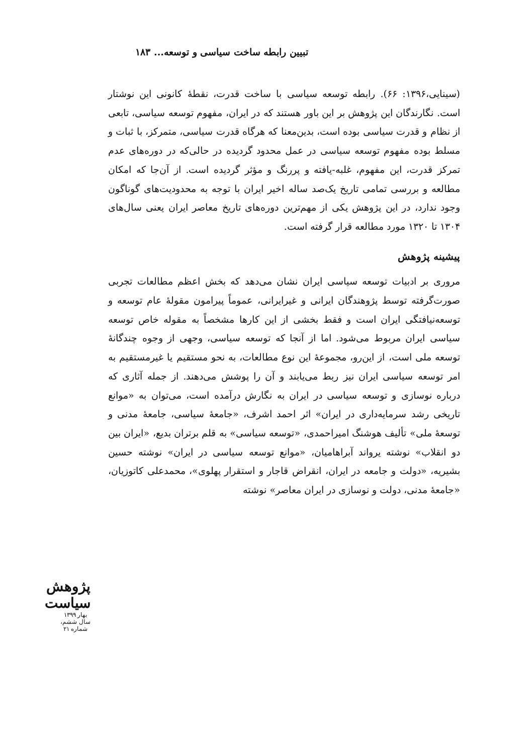تبیین رابطه ساخت سیاسی و توسعه... ۱۸۳
(سینایی،۱۳۹۶: ۶۶). رابطه توسعه سیاسی با ساخت قدرت، نقطهٔ کانونی این نوشتار است. نگارندگان این پژوهش بر این باور هستند که در ایران، مفهوم توسعه سیاسی، تابعی از نظام و قدرت سیاسی بوده است، بدین‌معنا که هرگاه قدرت سیاسی، متمرکز، با ثبات و مسلط بوده مفهوم توسعه سیاسی در عمل محدود گردیده در حالی‌که در دوره‌های عدم تمرکز قدرت، این مفهوم، غلبه-یافته و پررنگ و مؤثر گردیده است. از آن‌جا که امکان مطالعه و بررسی تمامی تاریخ یک‌صد ساله اخیر ایران با توجه به محدودیت‌های گوناگون وجود ندارد، در این پژوهش یکی از مهم‌ترین دوره‌های تاریخ معاصر ایران یعنی سال‌های ۱۳۰۴ تا ۱۳۲۰ مورد مطالعه قرار گرفته است.
پیشینه پژوهش
مروری بر ادبیات توسعه سیاسی ایران نشان می‌دهد که بخش اعظم مطالعات تجربی صورت‌گرفته توسط پژوهندگان ایرانی و غیرایرانی، عموماً پیرامون مقولهٔ عام توسعه و توسعه‌نیافتگی ایران است و فقط بخشی از این کارها مشخصاً به مقوله خاص توسعه سیاسی ایران مربوط می‌شود. اما از آنجا که توسعه سیاسی، وجهی از وجوه چندگانهٔ توسعه ملی است، از این‌رو، مجموعهٔ این نوع مطالعات، به نحو مستقیم یا غیرمستقیم به امر توسعه سیاسی ایران نیز ربط می‌یابند و آن را پوشش می‌دهند. از جمله آثاری که درباره نوسازی و توسعه سیاسی در ایران به نگارش درآمده است، می‌توان به «موانع تاریخی رشد سرمایه‌داری در ایران» اثر احمد اشرف، «جامعهٔ سیاسی، جامعهٔ مدنی و توسعهٔ ملی» تألیف هوشنگ امیراحمدی، «توسعه سیاسی» به قلم برتران بدیع، «ایران بین دو انقلاب» نوشته یرواند آبراهامیان، «موانع توسعه سیاسی در ایران» نوشته حسین بشیریه، «دولت و جامعه در ایران، انقراض قاجار و استقرار پهلوی»، محمدعلی کاتوزیان، «جامعهٔ مدنی، دولت و نوسازی در ایران معاصر» نوشته
پژوهش سیاست
بهار ۱۳۹۹
سال ششم، شماره ۲۱